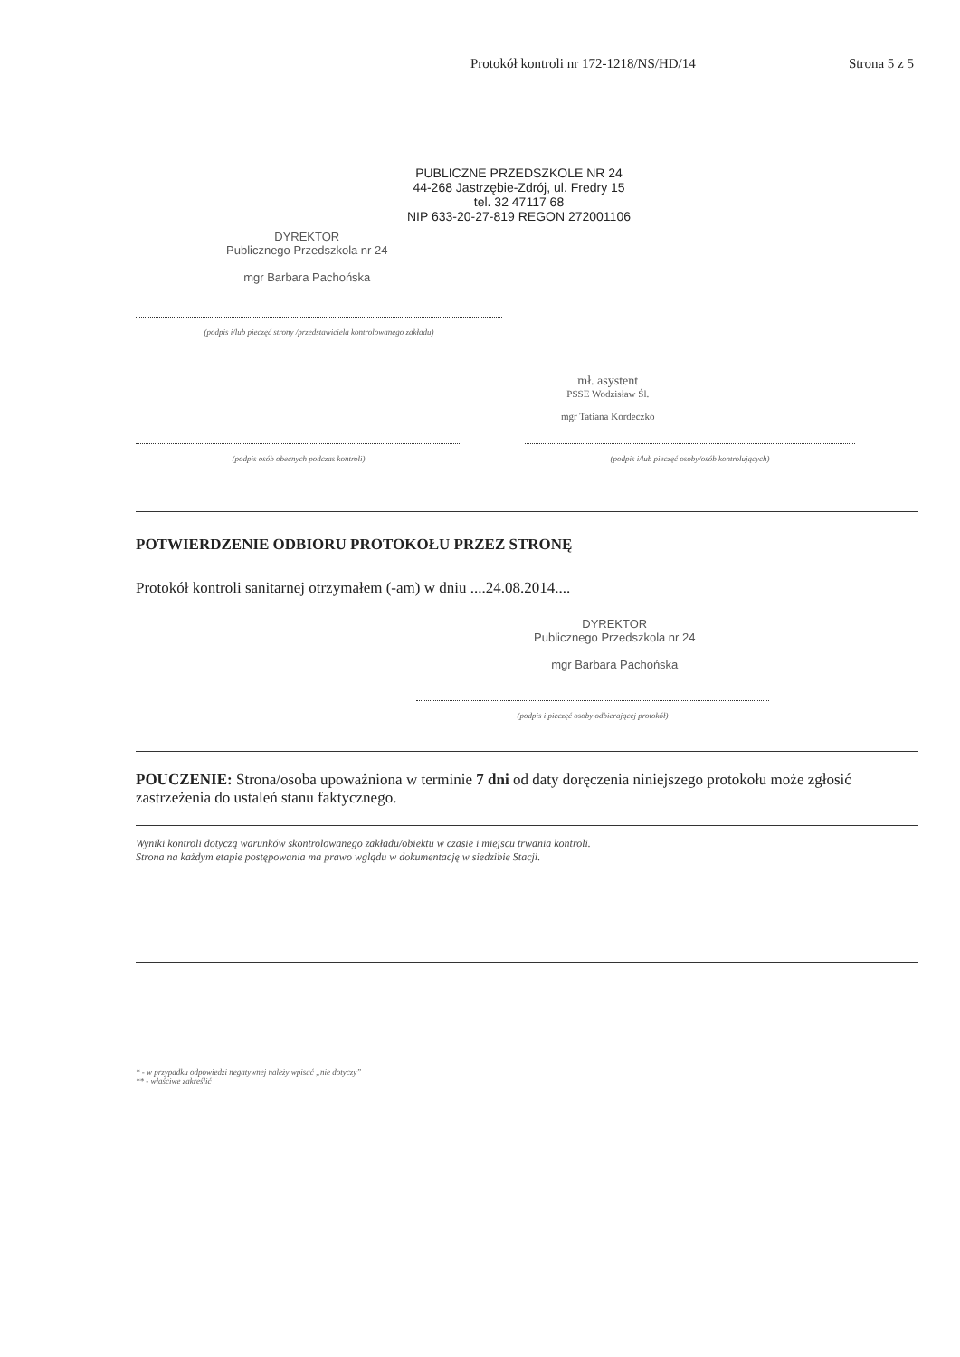Protokół kontroli nr 172-1218/NS/HD/14 Strona 5 z 5
PUBLICZNE PRZEDSZKOLE NR 24
44-268 Jastrzębie-Zdrój, ul. Fredry 15
tel. 32 47117 68
NIP 633-20-27-819 REGON 272001106
DYREKTOR
Publicznego Przedszkola nr 24
mgr Barbara Pachońska
(podpis i/lub pieczęć strony /przedstawiciela kontrolowanego zakładu)
mł. asystent
PSSE Wodzisław Śl.
mgr Tatiana Kordeczko
(podpis osób obecnych podczas kontroli) (podpis i/lub pieczęć osoby/osób kontrolujących)
POTWIERDZENIE ODBIORU PROTOKOŁU PRZEZ STRONĘ
Protokół kontroli sanitarnej otrzymałem (-am) w dniu ....24.08.2014....
DYREKTOR
Publicznego Przedszkola nr 24
mgr Barbara Pachońska
(podpis i pieczęć osoby odbierającej protokół)
POUCZENIE: Strona/osoba upoważniona w terminie 7 dni od daty doręczenia niniejszego protokołu może zgłosić zastrzeżenia do ustaleń stanu faktycznego.
Wyniki kontroli dotyczą warunków skontrolowanego zakładu/obiektu w czasie i miejscu trwania kontroli.
Strona na każdym etapie postępowania ma prawo wglądu w dokumentację w siedzibie Stacji.
* - w przypadku odpowiedzi negatywnej należy wpisać „nie dotyczy”
** - właściwe zakreślić